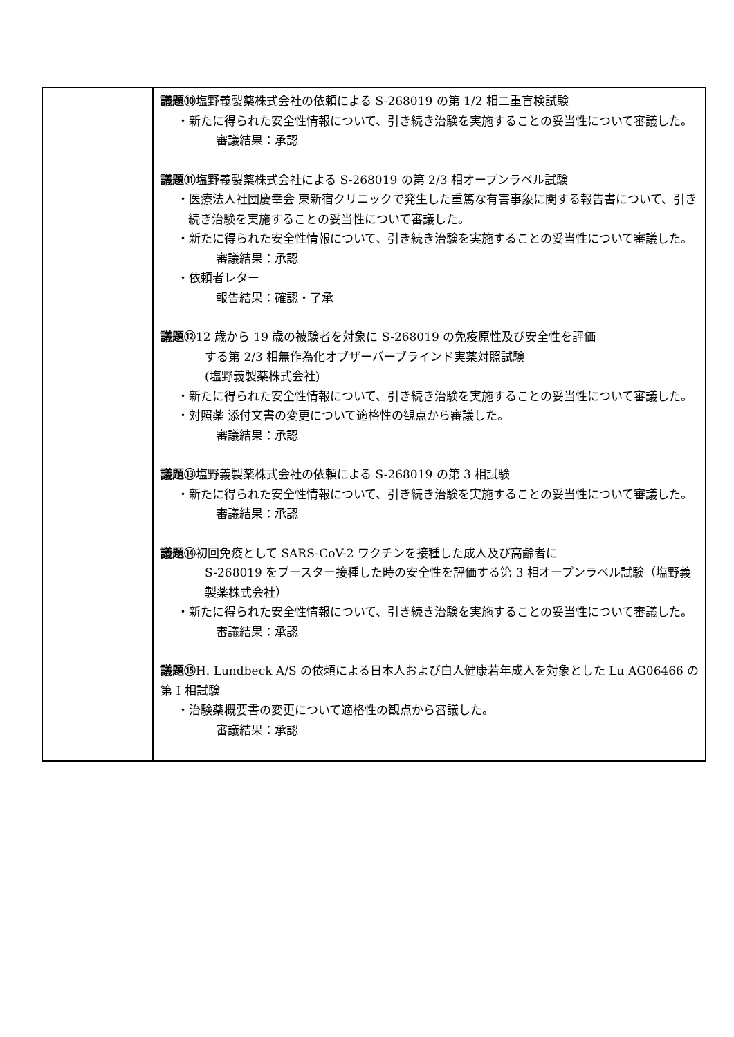| | 議題⑩ 塩野義製薬株式会社の依頼による S-268019 の第 1/2 相二重盲検試験 ・新たに得られた安全性情報について、引き続き治験を実施することの妥当性について審議した。 審議結果：承認 議題⑪ 塩野義製薬株式会社による S-268019 の第 2/3 相オープンラベル試験 ・医療法人社団慶幸会 東新宿クリニックで発生した重篤な有害事象に関する報告書について、引き続き治験を実施することの妥当性について審議した。 ・新たに得られた安全性情報について、引き続き治験を実施することの妥当性について審議した。 審議結果：承認 ・依頼者レター 報告結果：確認・了承 議題⑫ 12 歳から 19 歳の被験者を対象に S-268019 の免疫原性及び安全性を評価 する第 2/3 相無作為化オブザーバーブラインド実薬対照試験 (塩野義製薬株式会社) ・新たに得られた安全性情報について、引き続き治験を実施することの妥当性について審議した。 ・対照薬 添付文書の変更について適格性の観点から審議した。 審議結果：承認 議題⑬ 塩野義製薬株式会社の依頼による S-268019 の第 3 相試験 ・新たに得られた安全性情報について、引き続き治験を実施することの妥当性について審議した。 審議結果：承認 議題⑭ 初回免疫として SARS-CoV-2 ワクチンを接種した成人及び高齢者に S-268019 をブースター接種した時の安全性を評価する第 3 相オープンラベル試験（塩野義製薬株式会社） ・新たに得られた安全性情報について、引き続き治験を実施することの妥当性について審議した。 審議結果：承認 議題⑮ H. Lundbeck A/S の依頼による日本人および白人健康若年成人を対象とした Lu AG06466 の第 I 相試験 ・治験薬概要書の変更について適格性の観点から審議した。 審議結果：承認 |